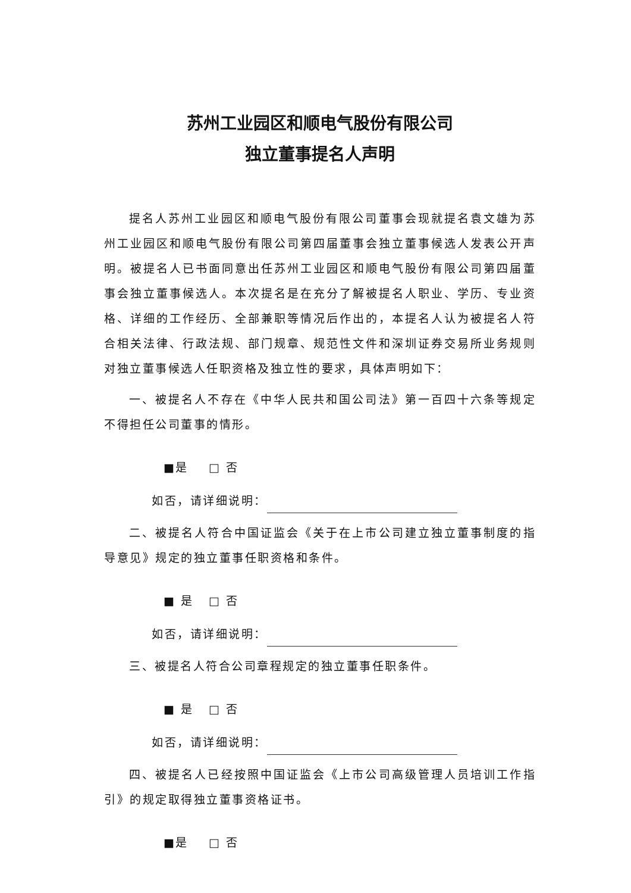苏州工业园区和顺电气股份有限公司
独立董事提名人声明
提名人苏州工业园区和顺电气股份有限公司董事会现就提名袁文雄为苏州工业园区和顺电气股份有限公司第四届董事会独立董事候选人发表公开声明。被提名人已书面同意出任苏州工业园区和顺电气股份有限公司第四届董事会独立董事候选人。本次提名是在充分了解被提名人职业、学历、专业资格、详细的工作经历、全部兼职等情况后作出的，本提名人认为被提名人符合相关法律、行政法规、部门规章、规范性文件和深圳证券交易所业务规则对独立董事候选人任职资格及独立性的要求，具体声明如下：
一、被提名人不存在《中华人民共和国公司法》第一百四十六条等规定不得担任公司董事的情形。
■是 □ 否
如否，请详细说明：
二、被提名人符合中国证监会《关于在上市公司建立独立董事制度的指导意见》规定的独立董事任职资格和条件。
■ 是 □ 否
如否，请详细说明：
三、被提名人符合公司章程规定的独立董事任职条件。
■ 是 □ 否
如否，请详细说明：
四、被提名人已经按照中国证监会《上市公司高级管理人员培训工作指引》的规定取得独立董事资格证书。
■是 □ 否